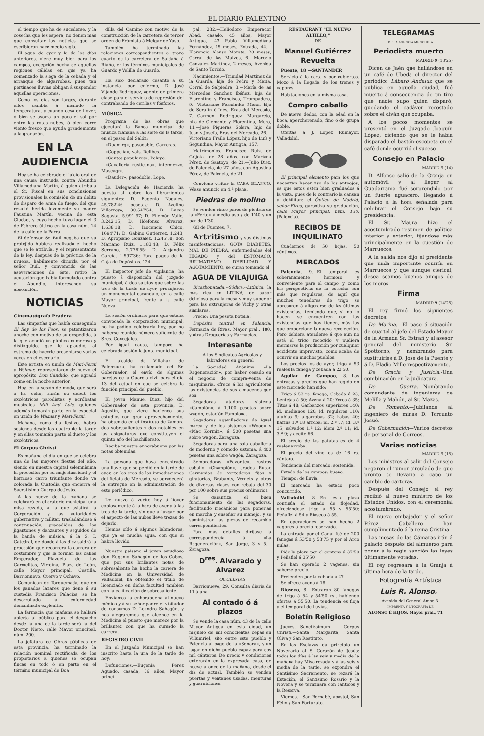EL DIARIO PALENTINO
el tiempo que ha de sucederse, y la cosecha que les espera, no tienen más que consultar las noticias que se escribieron hace medio siglo.
El agua de ayer y la de los días anteriores, viene muy bien para los campos, excepción hecha de aquellas regiones cálidas en que ya ha comenzado la siega de la cebada y el arranque de algarrobas, pues tan pertinaces lluvias obligan á suspender aquellas operaciones.
Como los días son largos, durante ellos cambia á menudo la temperatura, y cuando cesa de llover, ó bien se asoma un poco el sol por entre las rotas nubes, ó bien corre viento fresco que ayuda grandemente á la granazón.
EN LA AUDIENCIA
Hoy se ha celebrado el juicio oral de una causa instruída contra Abundio Villamediana Martín, á quien atribuía el Sr. Fiscal en sus conclusiones provisionales la comisión de un delito de disparo de arma de fuego, del que resultó herida levemente su madre Faustina Martín, vecina de esta Ciudad, y cuyo hecho tuvo lugar el 3 de Febrero último en la casa núm. 14 de la calle de la Parra.
El defensor Sr. Buil negaba que su protejido hubiera realizado el hecho que se le atribuía, y el representante de la ley, después de la práctica de la prueba, habilmente dirigida por el señor Buil, y convencido de las aseveraciones de éste, retiró la acusación que había formulado contra el Abundio, interesando su absolución.
NOTICIAS
Cinematógrafo Pradera
Las simpatías que había conseguido El Rey de los Feos, se patentizaron anoche con motivo de su despedida, á la que acudió un público numeroso y distinguido, que le aplaudió, al estremo de hacerle presentarse varias veces en el escenario.
Este artista en unión de Mari-Ferni y Walmar, representaron de nuevo el apropósito Don Cándido, que agradó como en la noche anterior.
Hoy, en la sesión de moda, que será á las ocho, harán su debut los excéntricos parodistas y acróbatas musicales Mili And Lolo, quienes además tomarán parte en la especial en unión de Walmar y Mari-Ferni.
Mañana, como día festivo, habrá sesiones desde las cuatro de la tarde y en ellas tomarán parte el dueto y los excéntricos.
El Corpus Christi
Es mañana el día en que se celebra una de las mayores fiestas del año, siendo en nuestra capital solemnísima la procesión por su majestuosidad y el hermoso carro triunfante donde va colocada la Custodia que encierra el Sacratísimo Cuerpo de Jesús.
A las nueve de la mañana se celebrará en el oratorio municipal una misa rezada, á la que asistirá la Corporación y las autoridades gubernativa y militar, trasladándose á continuación, precedidos de los jigantones y danzantes y seguidos de la banda de música, á la S. I. Catedral, de donde á las diez saldrá la procesión que recorrerá la carrera de costumbre y que la forman las calles Emperador, Plazuela de las Carmelitas, Virreina, Plaza de León, calle Mayor principal, Cestilla, Barrionuevo, Cuervo y Ochavo.
Comunican de Torquemada, que en los ganados lanares que tiene á su custodia Francisco Palacios, se ha desarrollado la enfermedad denominada explenitis.
La farmacia que mañana se hallará abierta al público para el despacho desde la una de la tarde será la del Doctor Nieto, calle Mayor principal, núm. 200.
La jefatura de Obras públicas de esta provincia, ha terminado la relación nominal rectificada de los propietarios á quienes se ocupan fincas en todo ó en parte en el término municipal de Boa
dilla del Camino con motivo de la construcción de la carretera de tercer orden de Frómista á Melgar de Yuso.
También ha terminado las relaciones correspondientes al trozo cuarto de la carretera de Saldaña á Riaño, en los términos municipales de Guardo y Velilla de Guardo.
Ha sido declarado cesante á su instancia, por enfermo, D. José Vijande Rodríguez, agente de primera clase para el servicio de represión del contrabando de cerillas y fósforos.
MÚSICA
Programa de las obras que ejecutará la Banda municipal de música mañana á las siete de la tarde, en el paseo del Salón:
«Duamirg», pasodoble, Carreras.
«Coppelia», vals, Delibes.
«Cantos populares», Pelayo.
«Cavallería rusticana», intermezzo, Mascagni.
«Dauder», pasodoble, Lope.
La Delegación de Hacienda ha puesto al cobro los libramientos siguientes: D. Eugenio Nogales, 45.782'46 pesetas; D. Avelino Villarroya, 30.547'54; D. Lucas Sagasta, 5.991'97; D. Filemón Valle, 3.242'15; D. Ildefonso Alvarez, 1.638'18; D. Inocencio Chico, 1694'71; D. Gabino Gutiérrez, 1.243; D. Apropiano González, 1.245'38; don Mariano Ruiz, 1.183'48; D. Félix Serrano, 2.776'55; D. Alejandro García, 1.597'36; Para pagos de la Caja de Depósitos, 124.
El Inspector jefe de vigilancia, ha puesto á disposición del juzgado municipal, á dos sujetos que sobre las tres de la tarde de ayer, produjeron un monumental escándalo, en la calle Mayor principal, frente á la calle Nueva.
La sesión ordinaria para que estaba convocada la corporación municipal, no ha podido celebrarla hoy, por no haberse reunido número suficiente de Sres. Concejales.
Por igual causa, tampoco ha celebrado sesión la junta municipal.
El alcalde de Villahán de Palenzuela, ha reclamado del Sr. Gobernador, el envío de algunas parejas de la Guardia civil para el día 13 del actual en que se celebra la función principal del pueblo.
El joven Manuel Diez, hijo del Gobernador de esta provincia, D. Agustín, que viene haciendo sus estudios con gran aprovechamiento, ha obtenido en el Instituto de Zamora dos sobresalientes y dos notables en las asignaturas que constituyen el quinto año del bachillerato.
Reciba nuestra enhorabuena por las notas obtenidas.
La persona que haya encontrado una llave, que se perdió en la tarde de ayer, en las eras de las inmediaciones del fielato de Mercado, se agradecerá la entregue en la administración de este periódico.
De nuevo á vuelto hoy á llover copiosamente á la hora de ayer y á las tres de la tarde, sin que á juzgar por el aspecto de las nubes lleve trezas de dejarlo.
Hemos oído á algunos labradores, que ya es mucha agua, con que si habrá llovido.
Nuestro paisano el joven estudioso don Eugenio Sahagún de los Cobos, que por sus brillantes notas de sobresaliente ha hecho la carrera de Medicina en la Universidad de Valladolid, ha obtenido el título de licenciado en dicha facultad también con la calificación de sobresaliente.
Enviamos la enhorabuena al nuevo médico y á su señor padre el visitador de consumos D. Leandro Sahagún, y nos alegraremos que alcence en la Medicina el puesto que merece por la brillantez con que ha cursado la carrera.
REGISTRO CIVIL
En el Juzgado Municipal se han inscrito hasta la una de la tarde de hoy:
Defunciones.—Eugenia Pérez Aguado, casada, 56 años, Mayor princi
pal, 232.—Heliodoro Emperador Abad, casado, 45 años, Mayor Antigua, 42.—Pablo Villamediana Fernández, 15 meses, Extrada, 44.—Florencio Alonso Morate, 20 meses, Corral de las Malves, 6.—Marcelo González Martínez, 2 meses, Avenida de Santo Toribio.
Nacimientos.—Trinidad Martínez de la Guarda, hija de Pedro y María, Corral de Salpiedra, 3.—María de las Mercedes Sánchez Ibáñez, hija de Florentino y Francisca, Trompadero, 9.—Victoriano Fernández Mena, hijo de Serafín é Inés, Eras del Mercado, 7.—Carmen Rodríguez Margareto, hija de Clemente y Florentina, Muro, 11.—José Piqueras Solera, hijo de Juan y Josefa, Eras del Mercado, 26.—Victoriano Fraile López, hijo de Luís y Segundina, Mayor Antigua, 157.
Matrimonios.—Francisco Ruiz, de Grijota, de 28 años, con Mariana Pérez, de Santoyo, de 22.—Julio Diez, de Palencia, de 27 años, con Agustina Pérez, de Palencia, de 21.
Conviene visitar la CASA BLANCO. Véase anuncio en 4.ª plana.
Piedras de molino
Se venden cinco pares de piedras de la «Ferte» á medio uso y de 1'40 y un par de 1'30.
Gil de Fuentes, 7.
Artritismo y sus distintas manifestaciones, GOTA DIABETES, MAL DE PIEDRA, enfermedades del HÍGADO y del ESTÓMAGO, REUMATISMO, DEBILIDAD Y AGOTAMIENTO, se curan tomando el
AGUA DE VILAJUIGA
Bicarbonatada.--Sódica.--Litínica, la mas rica en LITINA, de sabor delicioso para la mesa y muy superior para las extranjeras de Vichy y otras similares.
Precio: Una peseta botella.
Depósito central en Palencia: Farmacia de Rivas, Mayor pral., 180, y otras Droguerías y Farmacias.
Interesante
A los Sindicatos Agrícolas y labradores en general
La Sociedad Anónima «La Regeneración», por haber cesado en el negocio de compra-venta de maquinaria, ofrece á los agricultores las existencias de sus almacenes que son:
Segadoras atadoras sistema «Campión», á 1.100 pesetas sobre wagón, estación Pamplona.
Segadoras agavilladoras de igual marca y de los sistemas «Wood» y «Mac Kormin», á 500 pesetas una sobre wagón, Zaragoza.
Segadoras para una sola caballería de moderno y cómodo sistema, á 400 pesetas una sobre wagón, Zaragoza.
Sembradoras «Favorite», rastros caballo «Champión», arados Rusac Germanias de vertederas fijas y giratorias, Brabants, Vernets y otros de diversas clases con rebaja del 30 por 100 sobre sus precios ordinarios.
Se garantiza el buen funcionamiento de las segadoras, facilitando mecánicos para ponerlas en marcha y enseñar su manejo, y se suministran las piezas de recambio correspondientes.
Para más detalles dirijase la correspondencia á «La Regeneración», San Jorge, 3 y 5.—Zaragoza.
D<sup>res</sup>. Alvarado y Alvarez
OCULISTAS
Barrionuevo, 29. Consulta diaria de 11 á una
Al contado ó á plazos
Se vende la casa núm. 43 de la calle Mayor Antigua en esta cidad, un majuelo de mil ochocientas cepas en Villumriel, sito entre este pueblo y Palencia al pago de la «Senara», y un lagar en dicho pueblo capaz para dos mil cántaros. De precio y condiciones enterarán en la expresada casa, de nueve á once de la mañana, desde el día de actual. También se venden puertas y ventanes usadas, menturas y guarniciones.
RESTAURANT "EL NUEVO ALTILLO,"
— DE —
Manuel Gutiérrez Revuelta
Puente, 18 —SANTANDER
Servicio á la carta y por cubiertos. Mozo á la llegada de los trenes y vapores.
Habitaciones en la misma casa.
Compro caballo
De nueve dedos, con la edad en la boca, apercherenado, fino ó de grupa doble.
Ofertas á J. López Rumayor, Valladolid.
El principal elemento para los que necesitan hacer uso de los anteojos, es que estos estén bien graduados á la vista, pues de lo contrario la cansan y debilitan: el Óptico de Madrid, señor Eiroa, garantiza su graduación, calle Mayor principal, núm. 130, (Palencia).
RECIBOS DE INQUILINATO
Cuadernos de 50 hojas. 50 céntimos.
MERCADOS
Palencia, 9.—El temporal es soberanamente hermoso y conveniente para el campo, y como las perspectivas de la cosecha son más que regulares, de aquí que muchos tenedores de trigo se apresuren á aligerarse de las últimas existencias, temiendo que, si no lo hacen, se encuentren con las existencias que hoy tienen, más las que proporcione la nueva recolección. Pero debiera atenderse á que aún no está el trigo recogido y pudiera mermarse la producción por cualquier accidente imprevisto, como acaba de ocurrir en muchos pueblos.
Los precios los de ayer, trigo á 53 reales la fanega y cebada á 22'50.
Aguilar de Campoo, 8.—Las entradas y precios que han regido en este mercado han sido:
Trigo á 53 rs. fanega; Cebada á 23; Lentejas á 50; Avena á 20; Yeros á 35; Titos á 48; Garbanzos superiores 140; id. medianos 120; id. regulares 110; alubias 9; algarrobas 32; habas 40; harina 1.ª 18 arroba; id. 2.ª 17; id. 3.ª 15; salvados 1.ª 12; idem 2.ª 11; id. 3.ª 9; y aceite 66.
El precio de las patatas es de 4 reales arroba.
El precio del vino es de 16 rs. cántaro.
Tendencia del mercado: sostenida.
Estado de los campos: bueno.
Tiempo: de lluvia.
El mercado ha estado poco concurrido.
Valladolid, 8.—En esta plaza continúa el estado de flojedad, ofreciéndose trigo á 55 y 55'50; Peñaflel á 54 y Rioseco á 55.
En operaciones se han hecho 2 vagones á precio reservado.
La entrada por el Canal fué de 200 fanegas á 53'50 y 53'75 y por el Arco nulas.
Pide la plaza por el centeno á 37'50 y Peñafiel á 35'50.
Se han operado 2 vagones, sin saberse precio.
Pretenden por la cebada á 27.
Se ofrece avena á 18.
Rioseco, 8.—Entraron 80 fanegas de trigo á 54 y 54'50 rs., habiendo ofertas á 55'50. La tendencia es floja y el temporal de lluvias.
Boletín Religioso
Jueves.—Sanctissimum Corpus Christi.—Santa Margarita, Santa Oliva y San Restituto.
En las Esclavas dá principio un Novenario al S. Corazón de Jesús: todos los días á las seis y media de la mañana hay Misa rezada y á las seis y media de la tarde, se expondrá el Santísimo Sacramento, se rezará la Estación, el Santísimo Rosario y la Novena y se terminará con cánticos y la Reserva.
Viernes.—San Bernabé, apóstol, San Félix y San Fortunato.
TELEGRAMAS
DE LA AGENCIA MENCHETA
Periodista muerto
MADRID 9 (13'25)
Dicen de Jaén que hallándose en un café de Ubeda el director del periódico Lábaro Andaluz que se publica en aquella ciudad, fué muerto á consecuencia de un tiro que nadie supo quien disparó, quedando el cadáver recostado sobre el diván que ocupaba.
A los pocos momentos se presentó en el Juzgado Joaquín López, diciendo que se le había disparado el bastón-escopeta en el café donde ocurrió el suceso.
Consejo en Palacio
MADRID 9 (14)
D. Alfonso salió de la Granja en automóvil y al llegar al Guadarrama fué sorprendido por un fuerte aguacero, llegando á Palacio á la hora señalada para celebrar el Consejo bajo su presidencia.
El Sr. Maura hizo el acostumbrado resumen de política interior y exterior, fijándose más principalmente en la cuestión de Marruecos.
A la salida nos dijo el presidente que nada importante ocurría en Marruecos y que aunque clerical, desea seamos buenos amigos de los moros.
Firma
MADRID 9 (14'25)
El rey firmó los siguientes decretos:
De Marina.—El pase á situación de cuartel al jefe del Estado Mayor de la Armada Sr. Estrañ y al asesor general del ministerio Sr. Spottorno, y nombrando para sustituirles á D. José de la Puente y á D. Eladio Mille respectivamente.
De Gracia y Justicia.-Una combinación en la judicatura.
De Guerra.—Nombrando comandante de ingenieros de Melilla y Mahón, al Sr. Mazas.
De Fomento.—Jubilando al ingeniero de minas D. Torcuato Josué.
De Gobernación—Varios decretos de personal de Correos.
Varias noticias
MADRID 9 (15)
Los ministros al salir del Consejo negaron el rumor circulado de que pronto se llevaría á cabo un cambio de carteras.
Después del Consejo el rey recibió al nuevo ministro de los Estados Unidos, con el ceremonial acostumbrado.
El nuevo embajador y el señor Pérez Caballero han cumplimentado á la reina Cristina.
Las mesas de las Cámaras irán á palacio después del almuerzo para poner á la regia sanción las leyes últimamente votadas.
El rey regresará á la Granja á última hora de la tarde.
Fotografía Artística
Luis R. Alonso.
Avenida del General Amor, 3.
IMPRENTA Y LITOGRAFÍA DE
ALONSO É HIJOS. Mayor pral., 71